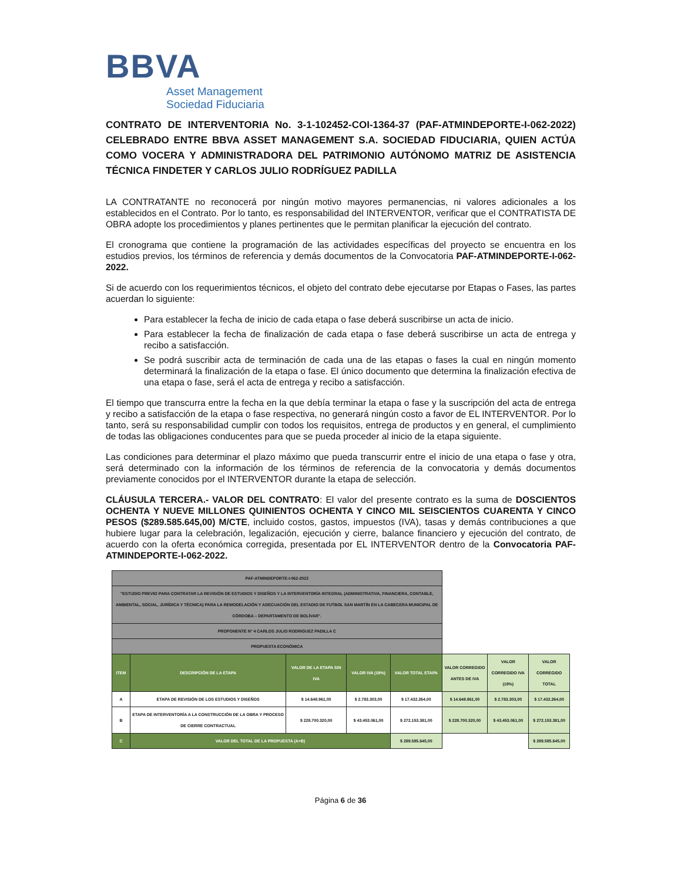BBVA
Asset Management
Sociedad Fiduciaria
CONTRATO DE INTERVENTORIA No. 3-1-102452-COI-1364-37 (PAF-ATMINDEPORTE-I-062-2022) CELEBRADO ENTRE BBVA ASSET MANAGEMENT S.A. SOCIEDAD FIDUCIARIA, QUIEN ACTÚA COMO VOCERA Y ADMINISTRADORA DEL PATRIMONIO AUTÓNOMO MATRIZ DE ASISTENCIA TÉCNICA FINDETER Y CARLOS JULIO RODRÍGUEZ PADILLA
LA CONTRATANTE no reconocerá por ningún motivo mayores permanencias, ni valores adicionales a los establecidos en el Contrato. Por lo tanto, es responsabilidad del INTERVENTOR, verificar que el CONTRATISTA DE OBRA adopte los procedimientos y planes pertinentes que le permitan planificar la ejecución del contrato.
El cronograma que contiene la programación de las actividades específicas del proyecto se encuentra en los estudios previos, los términos de referencia y demás documentos de la Convocatoria PAF-ATMINDEPORTE-I-062-2022.
Si de acuerdo con los requerimientos técnicos, el objeto del contrato debe ejecutarse por Etapas o Fases, las partes acuerdan lo siguiente:
Para establecer la fecha de inicio de cada etapa o fase deberá suscribirse un acta de inicio.
Para establecer la fecha de finalización de cada etapa o fase deberá suscribirse un acta de entrega y recibo a satisfacción.
Se podrá suscribir acta de terminación de cada una de las etapas o fases la cual en ningún momento determinará la finalización de la etapa o fase. El único documento que determina la finalización efectiva de una etapa o fase, será el acta de entrega y recibo a satisfacción.
El tiempo que transcurra entre la fecha en la que debía terminar la etapa o fase y la suscripción del acta de entrega y recibo a satisfacción de la etapa o fase respectiva, no generará ningún costo a favor de EL INTERVENTOR. Por lo tanto, será su responsabilidad cumplir con todos los requisitos, entrega de productos y en general, el cumplimiento de todas las obligaciones conducentes para que se pueda proceder al inicio de la etapa siguiente.
Las condiciones para determinar el plazo máximo que pueda transcurrir entre el inicio de una etapa o fase y otra, será determinado con la información de los términos de referencia de la convocatoria y demás documentos previamente conocidos por el INTERVENTOR durante la etapa de selección.
CLÁUSULA TERCERA.- VALOR DEL CONTRATO: El valor del presente contrato es la suma de DOSCIENTOS OCHENTA Y NUEVE MILLONES QUINIENTOS OCHENTA Y CINCO MIL SEISCIENTOS CUARENTA Y CINCO PESOS ($289.585.645,00) M/CTE, incluido costos, gastos, impuestos (IVA), tasas y demás contribuciones a que hubiere lugar para la celebración, legalización, ejecución y cierre, balance financiero y ejecución del contrato, de acuerdo con la oferta económica corregida, presentada por EL INTERVENTOR dentro de la Convocatoria PAF-ATMINDEPORTE-I-062-2022.
| PAF-ATMINDEPORTE-I-062-2022 | | | | | | | |
| "ESTUDIO PREVIO PARA CONTRATAR LA REVISIÓN DE ESTUDIOS Y DISEÑOS Y LA INTERVENTORÍA INTEGRAL (ADMINISTRATIVA, FINANCIERA, CONTABLE, AMBIENTAL, SOCIAL, JURÍDICA Y TÉCNICA) PARA LA REMODELACIÓN Y ADECUACIÓN DEL ESTADIO DE FUTBOL SAN MARTÍN EN LA CABECERA MUNICIPAL DE CÓRDOBA – DEPARTAMENTO DE BOLÍVAR". | | | | | | | |
| PROPONENTE N° 4 CARLOS JULIO RODRIGUEZ PADILLA C | | | | | | | |
| PROPUESTA ECONÓMICA | | | | | | | |
| ITEM | DESCRIPCIÓN DE LA ETAPA | VALOR DE LA ETAPA SIN IVA | VALOR IVA (19%) | VALOR TOTAL ETAPA | VALOR CORREGIDO ANTES DE IVA | VALOR CORREGIDO IVA (19%) | VALOR CORREGIDO TOTAL |
| A | ETAPA DE REVISIÓN DE LOS ESTUDIOS Y DISEÑOS | $ 14.648.961,00 | $ 2.783.303,00 | $ 17.432.264,00 | $ 14.648.961,00 | $ 2.783.303,00 | $ 17.432.264,00 |
| B | ETAPA DE INTERVENTORÍA A LA CONSTRUCCIÓN DE LA OBRA Y PROCESO DE CIERRE CONTRACTUAL | $ 228.700.320,00 | $ 43.453.061,00 | $ 272.153.381,00 | $ 228.700.320,00 | $ 43.453.061,00 | $ 272.153.381,00 |
| C | VALOR DEL TOTAL DE LA PROPUESTA (A+B) | | | $ 289.585.645,00 | | | $ 289.585.645,00 |
Página 6 de 36